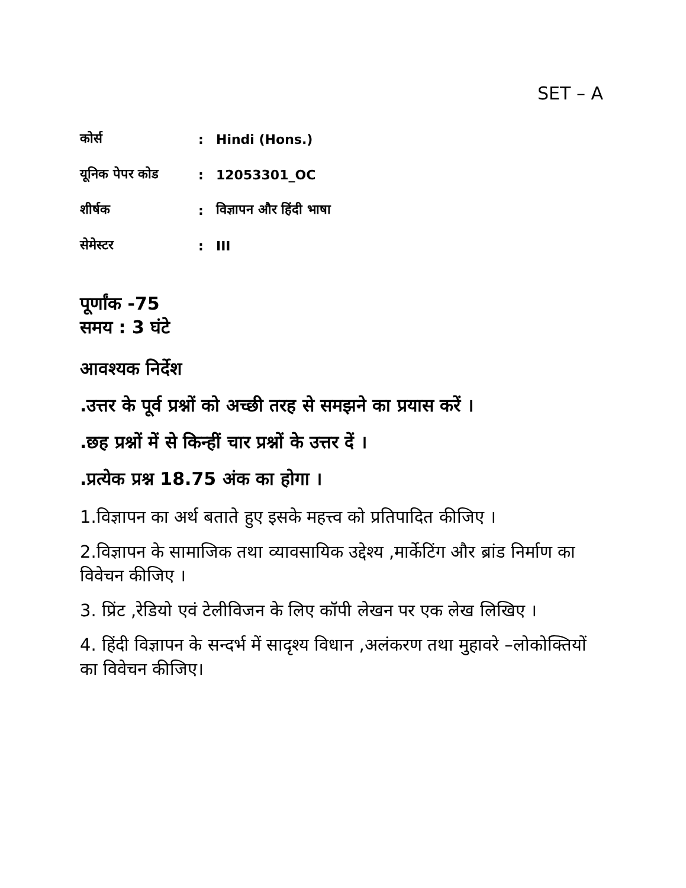SET – A
| कोर्स | : | Hindi (Hons.) |
| यूनिक पेपर कोड | : | 12053301_OC |
| शीर्षक | : | विज्ञापन और हिंदी भाषा |
| सेमेस्टर | : | III |
पूर्णांक -75
समय : 3 घंटे
आवश्यक निर्देश
.उत्तर के पूर्व प्रश्नों को अच्छी तरह से समझने का प्रयास करें ।
.छह प्रश्नों में से किन्हीं चार प्रश्नों के उत्तर दें ।
.प्रत्येक प्रश्न 18.75 अंक का होगा ।
1.विज्ञापन का अर्थ बताते हुए इसके महत्त्व को प्रतिपादित कीजिए ।
2.विज्ञापन के सामाजिक तथा व्यावसायिक उद्देश्य ,मार्केटिंग और ब्रांड निर्माण का विवेचन कीजिए ।
3. प्रिंट ,रेडियो एवं टेलीविजन के लिए कॉपी लेखन पर एक लेख लिखिए ।
4. हिंदी विज्ञापन के सन्दर्भ में सादृश्य विधान ,अलंकरण तथा मुहावरे –लोकोक्तियों का विवेचन कीजिए।